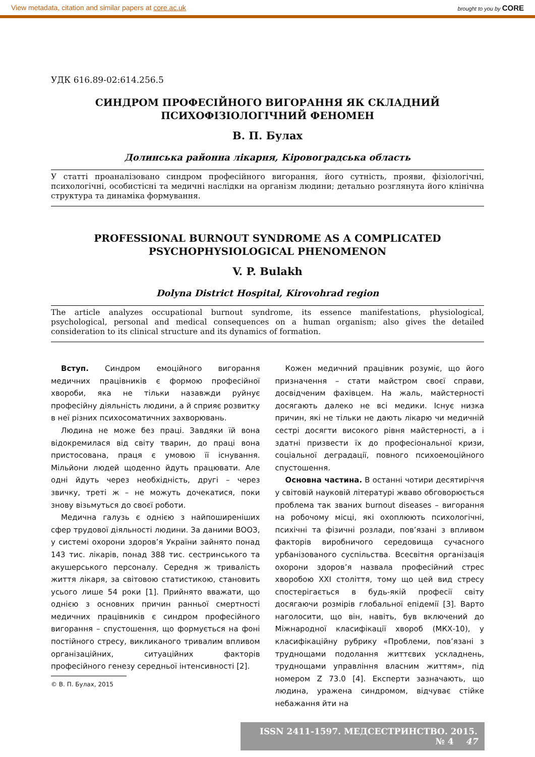View metadata, citation and similar papers at core.ac.uk brought to you by CORE
УДК 616.89-02:614.256.5
СИНДРОМ ПРОФЕСІЙНОГО ВИГОРАННЯ ЯК СКЛАДНИЙ
ПСИХОФІЗІОЛОГІЧНИЙ ФЕНОМЕН
В. П. Булах
Долинська районна лікарня, Кіровоградська область
У статті проаналізовано синдром професійного вигорання, його сутність, прояви, фізіологічні, психологічні, особистісні та медичні наслідки на організм людини; детально розглянута його клінічна структура та динаміка формування.
PROFESSIONAL BURNOUT SYNDROME AS A COMPLICATED
PSYCHOPHYSIOLOGICAL PHENOMENON
V. P. Bulakh
Dolyna District Hospital, Kirovohrad region
The article analyzes occupational burnout syndrome, its essence manifestations, physiological, psychological, personal and medical consequences on a human organism; also gives the detailed consideration to its clinical structure and its dynamics of formation.
Вступ. Синдром емоційного вигорання медичних працівників є формою професійної хвороби, яка не тільки назавжди руйнує професійну діяльність людини, а й сприяє розвитку в неї різних психосоматичних захворювань.
Людина не може без праці. Завдяки їй вона відокремилася від світу тварин, до праці вона пристосована, праця є умовою її існування. Мільйони людей щоденно йдуть працювати. Але одні йдуть через необхідність, другі – через звичку, треті ж – не можуть дочекатися, поки знову візьмуться до своєї роботи.
Медична галузь є однією з найпоширеніших сфер трудової діяльності людини. За даними ВООЗ, у системі охорони здоров’я України зайнято понад 143 тис. лікарів, понад 388 тис. сестринського та акушерського персоналу. Середня ж тривалість життя лікаря, за світовою статистикою, становить усього лише 54 роки [1]. Прийнято вважати, що однією з основних причин ранньої смертності медичних працівників є синдром професійного вигорання – спустошення, що формується на фоні постійного стресу, викликаного тривалим впливом організаційних, ситуаційних факторів професійного генезу середньої інтенсивності [2].
© В. П. Булах, 2015
Кожен медичний працівник розуміє, що його призначення – стати майстром своєї справи, досвідченим фахівцем. На жаль, майстерності досягають далеко не всі медики. Існує низка причин, які не тільки не дають лікарю чи медичній сестрі досягти високого рівня майстерності, а і здатні призвести їх до професіональної кризи, соціальної деградації, повного психоемоційного спустошення.
Основна частина. В останні чотири десятиріччя у світовій науковій літературі жваво обговорюється проблема так званих burnout diseases – вигорання на робочому місці, які охоплюють психологічні, психічні та фізичні розлади, пов’язані з впливом факторів виробничого середовища сучасного урбанізованого суспільства. Всесвітня організація охорони здоров’я назвала професійний стрес хворобою XXI століття, тому що цей вид стресу спостерігається в будь-якій професії світу досягаючи розмірів глобальної епідемії [3]. Варто наголосити, що він, навіть, був включений до Міжнародної класифікації хвороб (МКХ-10), у класифікаційну рубрику «Проблеми, пов’язані з труднощами подолання життєвих ускладнень, труднощами управління власним життям», під номером Z 73.0 [4]. Експерти зазначають, що людина, уражена синдромом, відчуває стійке небажання йти на
ISSN 2411-1597. МЕДСЕСТРИНСТВО. 2015. № 4 47